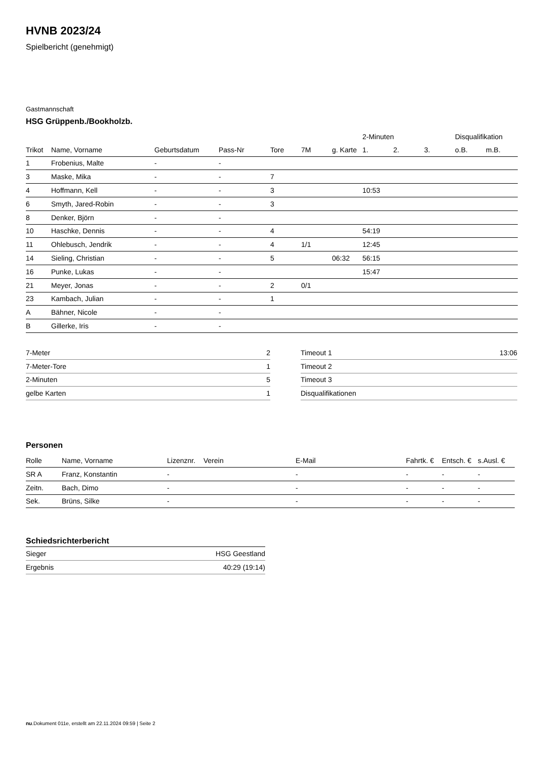HVNB 2023/24
Spielbericht (genehmigt)
Gastmannschaft
HSG Grüppenb./Bookholzb.
| | | | | | | | 2-Minuten | | | Disqualifikation | |
| --- | --- | --- | --- | --- | --- | --- | --- | --- | --- | --- | --- |
| Trikot | Name, Vorname | Geburtsdatum | Pass-Nr | Tore | 7M | g. Karte | 1. | 2. | 3. | o.B. | m.B. |
| 1 | Frobenius, Malte | - | - | | | | | | | | |
| 3 | Maske, Mika | - | - | 7 | | | | | | | |
| 4 | Hoffmann, Kell | - | - | 3 | | | 10:53 | | | | |
| 6 | Smyth, Jared-Robin | - | - | 3 | | | | | | | |
| 8 | Denker, Björn | - | - | | | | | | | | |
| 10 | Haschke, Dennis | - | - | 4 | | | 54:19 | | | | |
| 11 | Ohlebusch, Jendrik | - | - | 4 | 1/1 | | 12:45 | | | | |
| 14 | Sieling, Christian | - | - | 5 | | 06:32 | 56:15 | | | | |
| 16 | Punke, Lukas | - | - | | | | 15:47 | | | | |
| 21 | Meyer, Jonas | - | - | 2 | 0/1 | | | | | | |
| 23 | Kambach, Julian | - | - | 1 | | | | | | | |
| A | Bähner, Nicole | - | - | | | | | | | | |
| B | Gillerke, Iris | - | - | | | | | | | | |
| 7-Meter | 2 |
| 7-Meter-Tore | 1 |
| 2-Minuten | 5 |
| gelbe Karten | 1 |
| Timeout 1 | 13:06 |
| Timeout 2 | |
| Timeout 3 | |
| Disqualifikationen | |
Personen
| Rolle | Name, Vorname | Lizenznr. | Verein | E-Mail | Fahrtk. € | Entsch. € | s.Ausl. € |
| --- | --- | --- | --- | --- | --- | --- | --- |
| SR A | Franz, Konstantin | - | | - | - | - | - |
| Zeitn. | Bach, Dimo | - | | - | - | - | - |
| Sek. | Brüns, Silke | - | | - | - | - | - |
Schiedsrichterbericht
| Sieger | HSG Geestland |
| Ergebnis | 40:29 (19:14) |
nu.Dokument 011e, erstellt am 22.11.2024 09:59 | Seite 2